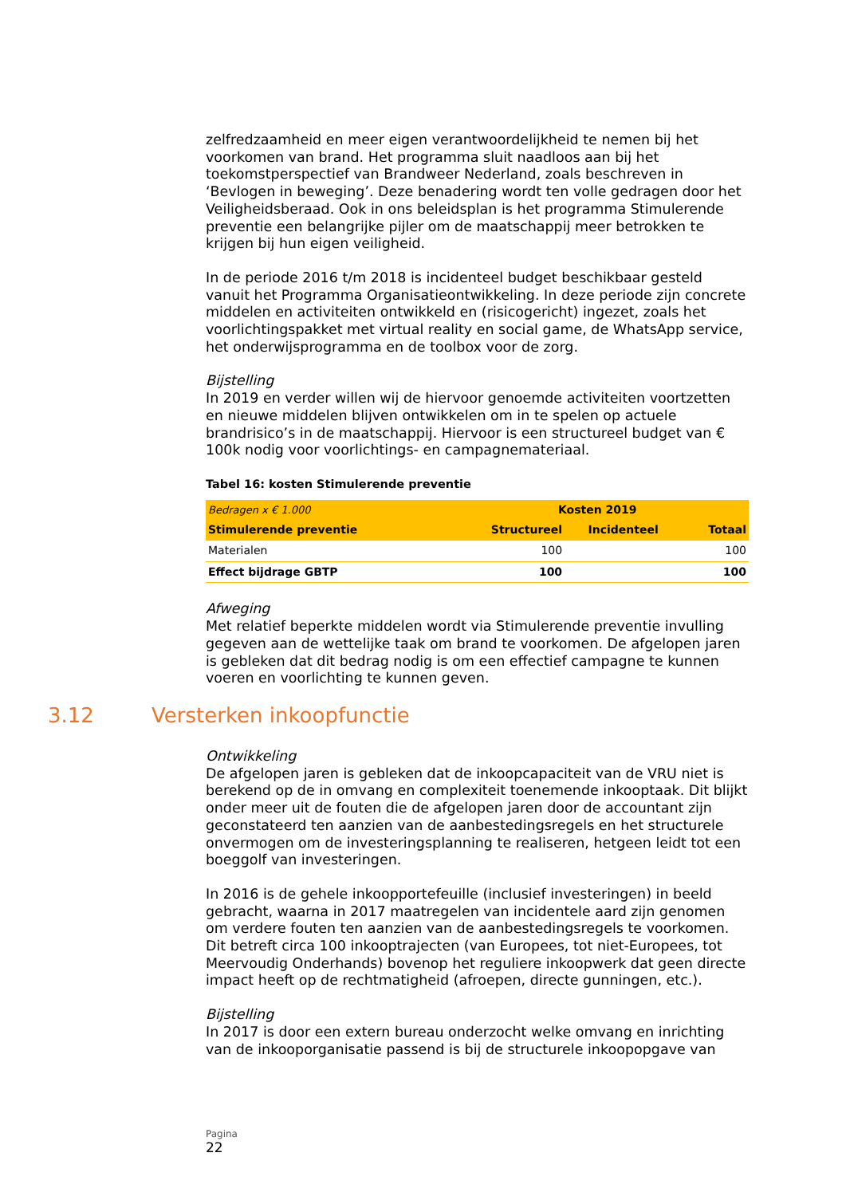zelfredzaamheid en meer eigen verantwoordelijkheid te nemen bij het voorkomen van brand. Het programma sluit naadloos aan bij het toekomstperspectief van Brandweer Nederland, zoals beschreven in ‘Bevlogen in beweging’. Deze benadering wordt ten volle gedragen door het Veiligheidsberaad. Ook in ons beleidsplan is het programma Stimulerende preventie een belangrijke pijler om de maatschappij meer betrokken te krijgen bij hun eigen veiligheid.
In de periode 2016 t/m 2018 is incidenteel budget beschikbaar gesteld vanuit het Programma Organisatieontwikkeling. In deze periode zijn concrete middelen en activiteiten ontwikkeld en (risicogericht) ingezet, zoals het voorlichtingspakket met virtual reality en social game, de WhatsApp service, het onderwijsprogramma en de toolbox voor de zorg.
Bijstelling
In 2019 en verder willen wij de hiervoor genoemde activiteiten voortzetten en nieuwe middelen blijven ontwikkelen om in te spelen op actuele brandrisico’s in de maatschappij. Hiervoor is een structureel budget van € 100k nodig voor voorlichtings- en campagnemateriaal.
Tabel 16: kosten Stimulerende preventie
| Bedragen x € 1.000 | Kosten 2019 | | |
| Stimulerende preventie | Structureel | Incidenteel | Totaal |
| Materialen | 100 | | 100 |
| Effect bijdrage GBTP | 100 | | 100 |
Afweging
Met relatief beperkte middelen wordt via Stimulerende preventie invulling gegeven aan de wettelijke taak om brand te voorkomen. De afgelopen jaren is gebleken dat dit bedrag nodig is om een effectief campagne te kunnen voeren en voorlichting te kunnen geven.
3.12 Versterken inkoopfunctie
Ontwikkeling
De afgelopen jaren is gebleken dat de inkoopcapaciteit van de VRU niet is berekend op de in omvang en complexiteit toenemende inkooptaak. Dit blijkt onder meer uit de fouten die de afgelopen jaren door de accountant zijn geconstateerd ten aanzien van de aanbestedingsregels en het structurele onvermogen om de investeringsplanning te realiseren, hetgeen leidt tot een boeggolf van investeringen.
In 2016 is de gehele inkoopportefeuille (inclusief investeringen) in beeld gebracht, waarna in 2017 maatregelen van incidentele aard zijn genomen om verdere fouten ten aanzien van de aanbestedingsregels te voorkomen. Dit betreft circa 100 inkooptrajecten (van Europees, tot niet-Europees, tot Meervoudig Onderhands) bovenop het reguliere inkoopwerk dat geen directe impact heeft op de rechtmatigheid (afroepen, directe gunningen, etc.).
Bijstelling
In 2017 is door een extern bureau onderzocht welke omvang en inrichting van de inkooporganisatie passend is bij de structurele inkoopopgave van
Pagina
22